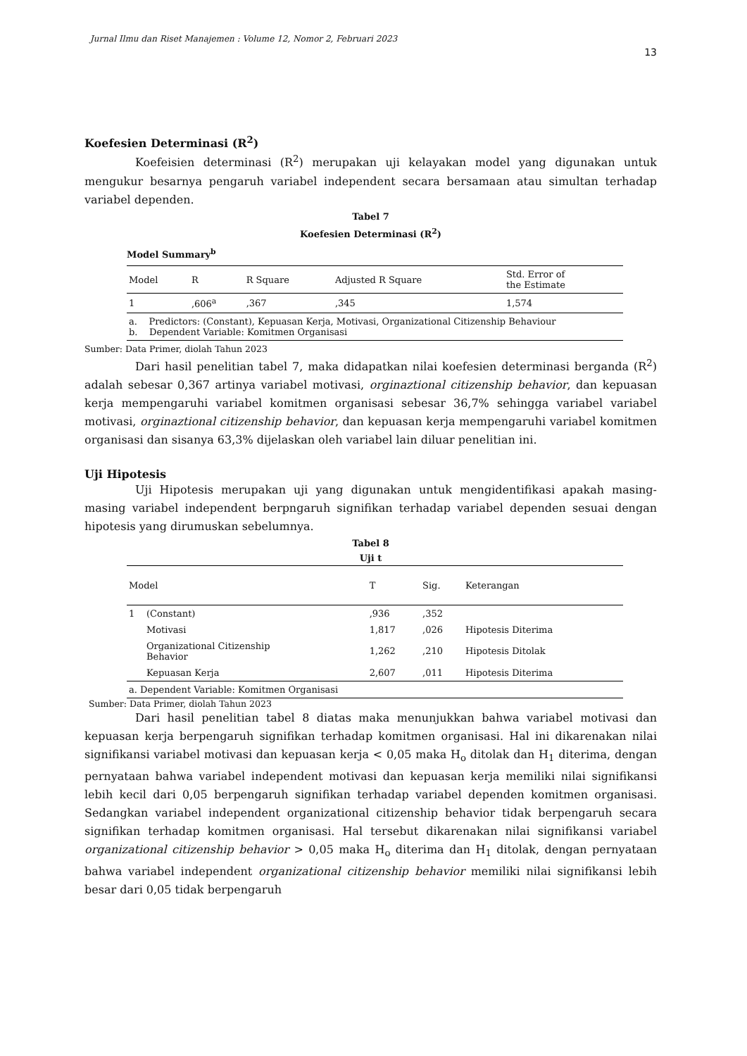Jurnal Ilmu dan Riset Manajemen : Volume 12, Nomor 2, Februari 2023
13
Koefesien Determinasi (R<sup>2</sup>)
Koefeisien determinasi (R<sup>2</sup>) merupakan uji kelayakan model yang digunakan untuk mengukur besarnya pengaruh variabel independent secara bersamaan atau simultan terhadap variabel dependen.
Tabel 7
Koefesien Determinasi (R<sup>2</sup>)
| Model Summary<sup>b</sup> | | | | |
| --- | --- | --- | --- | --- |
| Model | R | R Square | Adjusted R Square | Std. Error of the Estimate |
| 1 | ,606<sup>a</sup> | ,367 | ,345 | 1,574 |
| a. Predictors: (Constant), Kepuasan Kerja, Motivasi, Organizational Citizenship Behaviour b. Dependent Variable: Komitmen Organisasi | | | | |
Sumber: Data Primer, diolah Tahun 2023
Dari hasil penelitian tabel 7, maka didapatkan nilai koefesien determinasi berganda (R<sup>2</sup>) adalah sebesar 0,367 artinya variabel motivasi, orginaztional citizenship behavior, dan kepuasan kerja mempengaruhi variabel komitmen organisasi sebesar 36,7% sehingga variabel variabel motivasi, orginaztional citizenship behavior, dan kepuasan kerja mempengaruhi variabel komitmen organisasi dan sisanya 63,3% dijelaskan oleh variabel lain diluar penelitian ini.
Uji Hipotesis
Uji Hipotesis merupakan uji yang digunakan untuk mengidentifikasi apakah masing-masing variabel independent berpngaruh signifikan terhadap variabel dependen sesuai dengan hipotesis yang dirumuskan sebelumnya.
Tabel 8
Uji t
| Model | | T | Sig. | Keterangan |
| --- | --- | --- | --- | --- |
| 1 | (Constant) | ,936 | ,352 | |
| | Motivasi | 1,817 | ,026 | Hipotesis Diterima |
| | Organizational Citizenship Behavior | 1,262 | ,210 | Hipotesis Ditolak |
| | Kepuasan Kerja | 2,607 | ,011 | Hipotesis Diterima |
| a. Dependent Variable: Komitmen Organisasi | | | | |
Sumber: Data Primer, diolah Tahun 2023
Dari hasil penelitian tabel 8 diatas maka menunjukkan bahwa variabel motivasi dan kepuasan kerja berpengaruh signifikan terhadap komitmen organisasi. Hal ini dikarenakan nilai signifikansi variabel motivasi dan kepuasan kerja < 0,05 maka H<sub>o</sub> ditolak dan H<sub>1</sub> diterima, dengan pernyataan bahwa variabel independent motivasi dan kepuasan kerja memiliki nilai signifikansi lebih kecil dari 0,05 berpengaruh signifikan terhadap variabel dependen komitmen organisasi. Sedangkan variabel independent organizational citizenship behavior tidak berpengaruh secara signifikan terhadap komitmen organisasi. Hal tersebut dikarenakan nilai signifikansi variabel organizational citizenship behavior > 0,05 maka H<sub>o</sub> diterima dan H<sub>1</sub> ditolak, dengan pernyataan bahwa variabel independent organizational citizenship behavior memiliki nilai signifikansi lebih besar dari 0,05 tidak berpengaruh